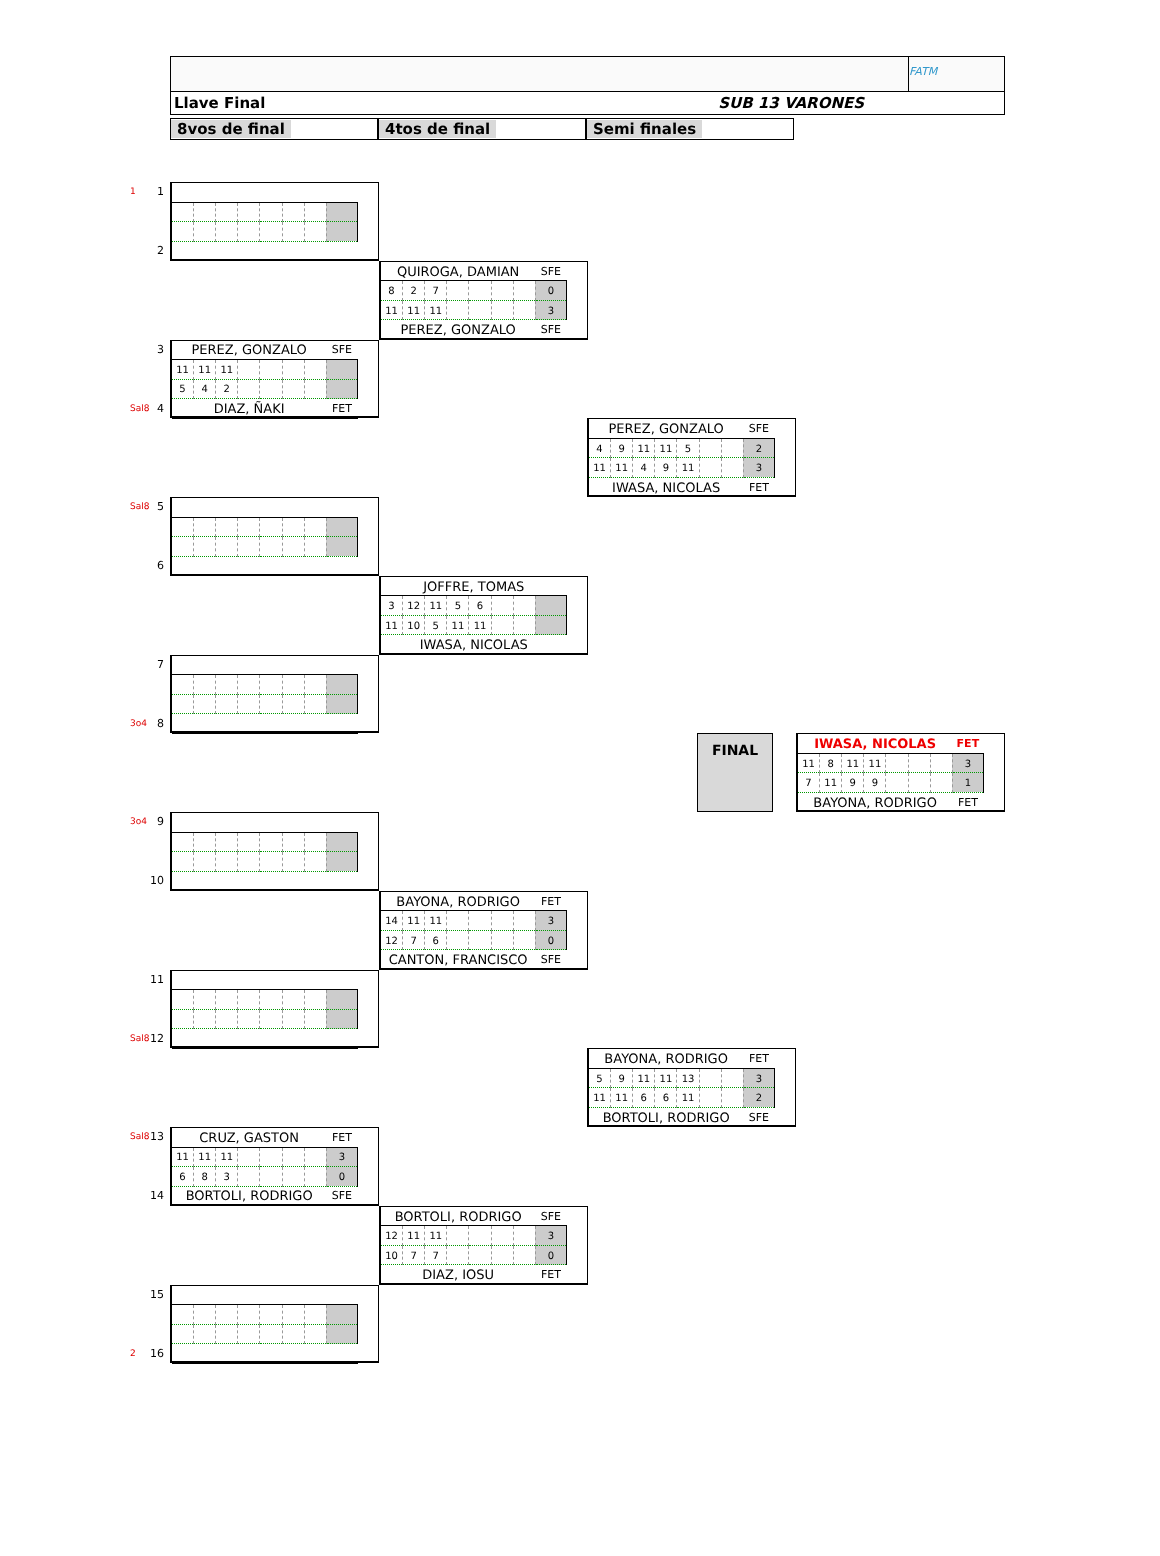FATM
Llave Final SUB 13 VARONES
8vos de final 4tos de final Semi finales
1 1
2
| QUIROGA, DAMIAN | | | | | | | SFE |
| 8 | 2 | 7 | | | | | 0 |
| 11 | 11 | 11 | | | | | 3 |
| PEREZ, GONZALO | | | | | | | SFE |
3
| PEREZ, GONZALO | | | | | | | SFE |
| 11 | 11 | 11 | | | | | |
| 5 | 4 | 2 | | | | | |
| DIAZ, ÑAKI | | | | | | | FET |
Sal8 4
| PEREZ, GONZALO | | | | | | | SFE |
| 4 | 9 | 11 | 11 | 5 | | | 2 |
| 11 | 11 | 4 | 9 | 11 | | | 3 |
| IWASA, NICOLAS | | | | | | | FET |
Sal8 5
6
| JOFFRE, TOMAS | | | | | | | |
| 3 | 12 | 11 | 5 | 6 | | | |
| 11 | 10 | 5 | 11 | 11 | | | |
| IWASA, NICOLAS | | | | | | | |
7
3o4 8
FINAL
| IWASA, NICOLAS | | | | | | | FET |
| 11 | 8 | 11 | 11 | | | | 3 |
| 7 | 11 | 9 | 9 | | | | 1 |
| BAYONA, RODRIGO | | | | | | | FET |
3o4 9
10
| BAYONA, RODRIGO | | | | | | | FET |
| 14 | 11 | 11 | | | | | 3 |
| 12 | 7 | 6 | | | | | 0 |
| CANTON, FRANCISCO | | | | | | | SFE |
11
Sal8 12
| BAYONA, RODRIGO | | | | | | | FET |
| 5 | 9 | 11 | 11 | 13 | | | 3 |
| 11 | 11 | 6 | 6 | 11 | | | 2 |
| BORTOLI, RODRIGO | | | | | | | SFE |
Sal8 13
| CRUZ, GASTON | | | | | | | FET |
| 11 | 11 | 11 | | | | | 3 |
| 6 | 8 | 3 | | | | | 0 |
| BORTOLI, RODRIGO | | | | | | | SFE |
14
| BORTOLI, RODRIGO | | | | | | | SFE |
| 12 | 11 | 11 | | | | | 3 |
| 10 | 7 | 7 | | | | | 0 |
| DIAZ, IOSU | | | | | | | FET |
15
2 16